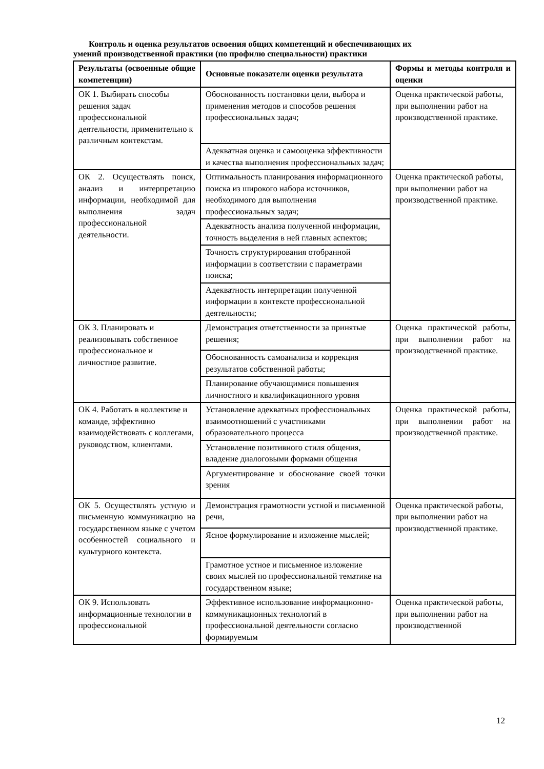Контроль и оценка результатов освоения общих компетенций и обеспечивающих их
умений производственной практики (по профилю специальности) практики
| Результаты (освоенные общие компетенции) | Основные показатели оценки результата | Формы и методы контроля и оценки |
| --- | --- | --- |
| ОК 1. Выбирать способы решения задач профессиональной деятельности, применительно к различным контекстам. | Обоснованность постановки цели, выбора и применения методов и способов решения профессиональных задач; | Оценка практической работы, при выполнении работ на производственной практике. |
| | Адекватная оценка и самооценка эффективности и качества выполнения профессиональных задач; | |
| ОК 2. Осуществлять поиск, анализ и интерпретацию информации, необходимой для выполнения задач профессиональной деятельности. | Оптимальность планирования информационного поиска из широкого набора источников, необходимого для выполнения профессиональных задач; | Оценка практической работы, при выполнении работ на производственной практике. |
| | Адекватность анализа полученной информации, точность выделения в ней главных аспектов; | |
| | Точность структурирования отобранной информации в соответствии с параметрами поиска; | |
| | Адекватность интерпретации полученной информации в контексте профессиональной деятельности; | |
| ОК 3. Планировать и реализовывать собственное профессиональное и личностное развитие. | Демонстрация ответственности за принятые решения; | Оценка практической работы, при выполнении работ на производственной практике. |
| | Обоснованность самоанализа и коррекция результатов собственной работы; | |
| | Планирование обучающимися повышения личностного и квалификационного уровня | |
| ОК 4. Работать в коллективе и команде, эффективно взаимодействовать с коллегами, руководством, клиентами. | Установление адекватных профессиональных взаимоотношений с участниками образовательного процесса | Оценка практической работы, при выполнении работ на производственной практике. |
| | Установление позитивного стиля общения, владение диалоговыми формами общения | |
| | Аргументирование и обоснование своей точки зрения | |
| ОК 5. Осуществлять устную и письменную коммуникацию на государственном языке с учетом особенностей социального и культурного контекста. | Демонстрация грамотности устной и письменной речи, | Оценка практической работы, при выполнении работ на производственной практике. |
| | Ясное формулирование и изложение мыслей; | |
| | Грамотное устное и письменное изложение своих мыслей по профессиональной тематике на государственном языке; | |
| ОК 9. Использовать информационные технологии в профессиональной | Эффективное использование информационно-коммуникационных технологий в профессиональной деятельности согласно формируемым | Оценка практической работы, при выполнении работ на производственной |
12